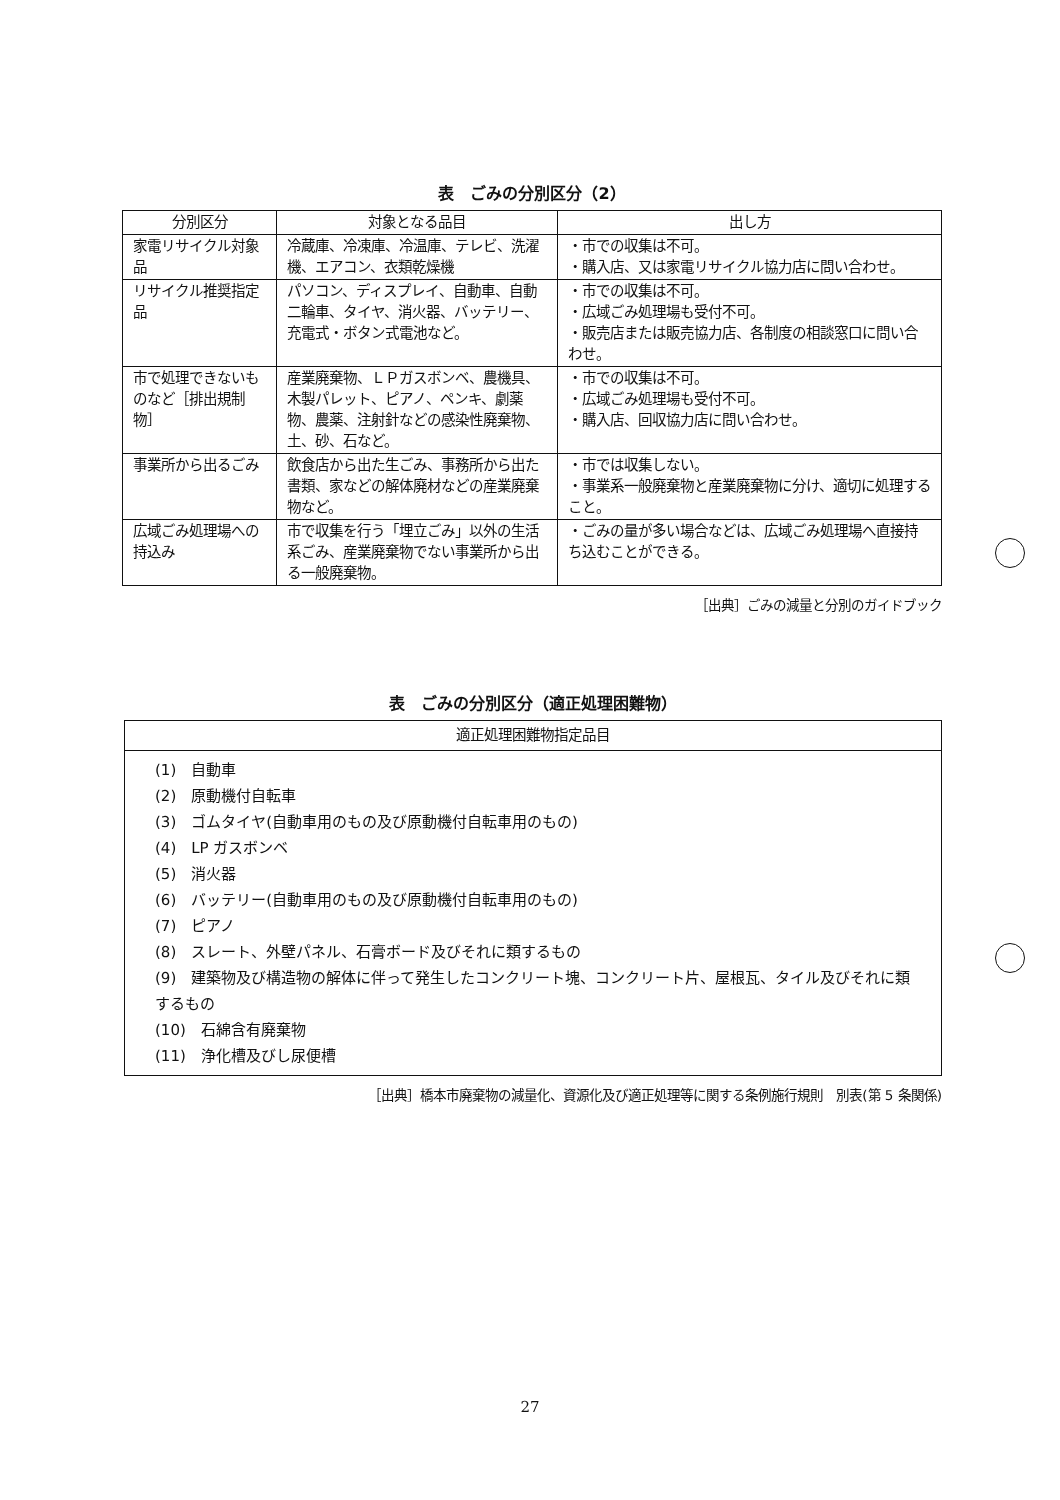表　ごみの分別区分（2）
| 分別区分 | 対象となる品目 | 出し方 |
| --- | --- | --- |
| 家電リサイクル対象品 | 冷蔵庫、冷凍庫、冷温庫、テレビ、洗濯機、エアコン、衣類乾燥機 | ・市での収集は不可。 ・購入店、又は家電リサイクル協力店に問い合わせ。 |
| リサイクル推奨指定品 | パソコン、ディスプレイ、自動車、自動二輪車、タイヤ、消火器、バッテリー、充電式・ボタン式電池など。 | ・市での収集は不可。 ・広域ごみ処理場も受付不可。 ・販売店または販売協力店、各制度の相談窓口に問い合わせ。 |
| 市で処理できないものなど［排出規制物］ | 産業廃棄物、ＬＰガスボンベ、農機具、木製パレット、ピアノ、ペンキ、劇薬物、農薬、注射針などの感染性廃棄物、土、砂、石など。 | ・市での収集は不可。 ・広域ごみ処理場も受付不可。 ・購入店、回収協力店に問い合わせ。 |
| 事業所から出るごみ | 飲食店から出た生ごみ、事務所から出た書類、家などの解体廃材などの産業廃棄物など。 | ・市では収集しない。 ・事業系一般廃棄物と産業廃棄物に分け、適切に処理すること。 |
| 広域ごみ処理場への持込み | 市で収集を行う「埋立ごみ」以外の生活系ごみ、産業廃棄物でない事業所から出る一般廃棄物。 | ・ごみの量が多い場合などは、広域ごみ処理場へ直接持ち込むことができる。 |
［出典］ごみの減量と分別のガイドブック
表　ごみの分別区分（適正処理困難物）
| 適正処理困難物指定品目 |
| --- |
(1)　自動車
(2)　原動機付自転車
(3)　ゴムタイヤ(自動車用のもの及び原動機付自転車用のもの)
(4)　LP ガスボンベ
(5)　消火器
(6)　バッテリー(自動車用のもの及び原動機付自転車用のもの)
(7)　ピアノ
(8)　スレート、外壁パネル、石膏ボード及びそれに類するもの
(9)　建築物及び構造物の解体に伴って発生したコンクリート塊、コンクリート片、屋根瓦、タイル及びそれに類するもの
(10)　石綿含有廃棄物
(11)　浄化槽及びし尿便槽
［出典］橋本市廃棄物の減量化、資源化及び適正処理等に関する条例施行規則　別表(第 5 条関係)
27